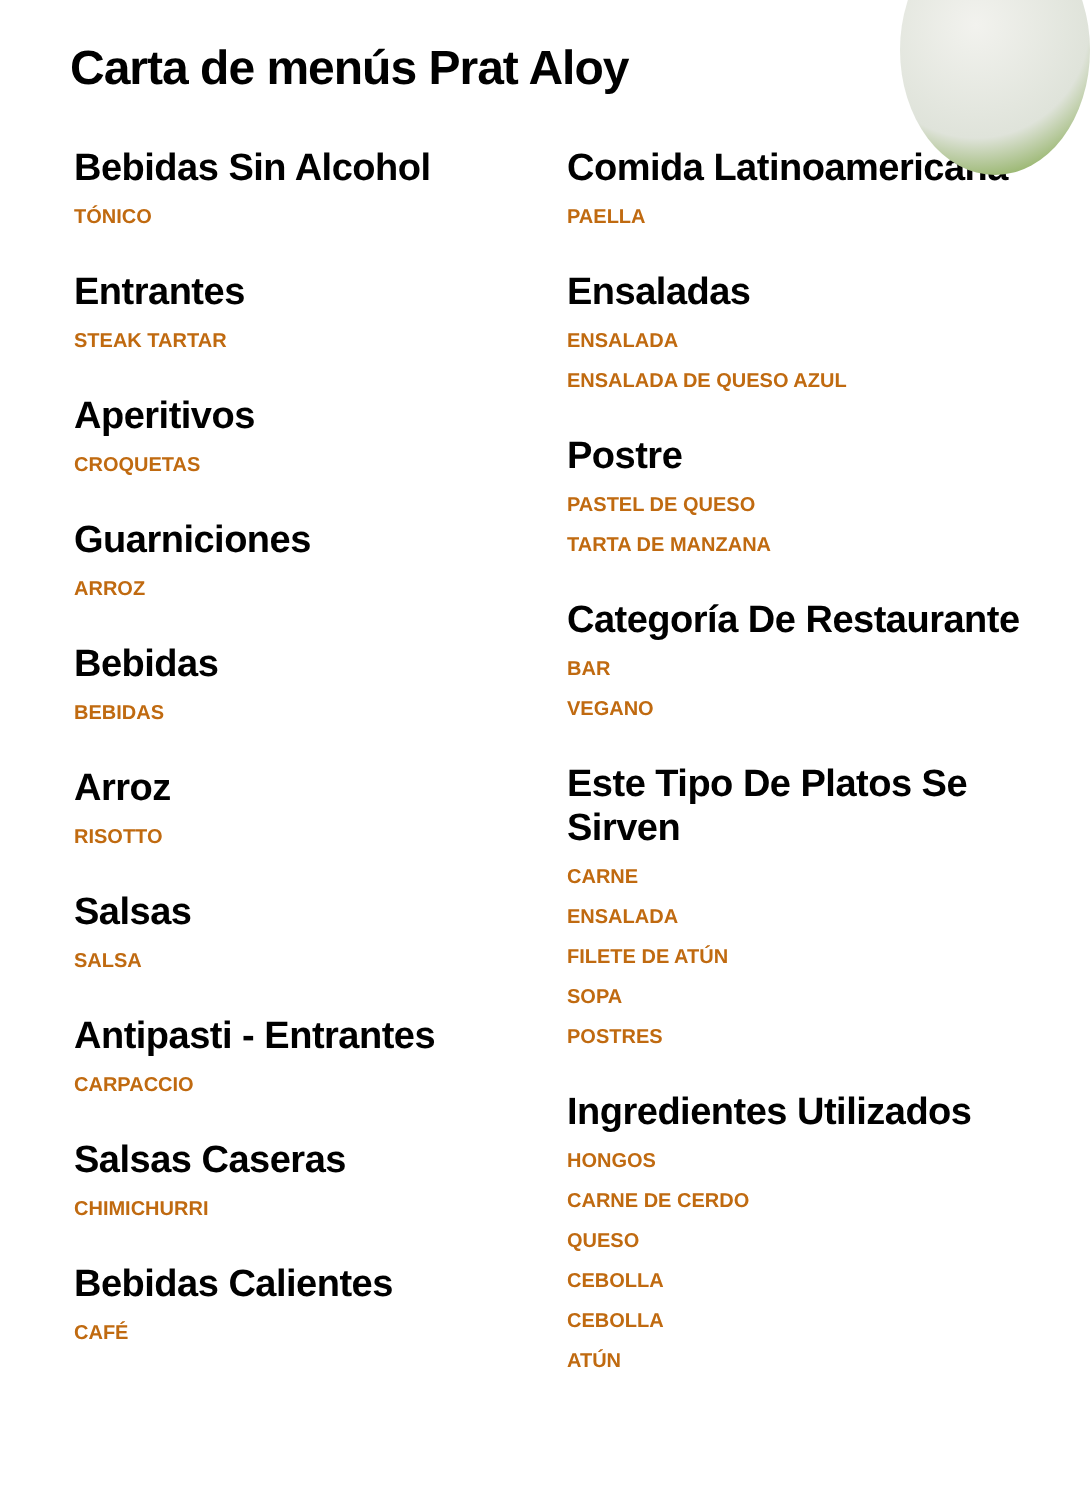Carta de menús Prat Aloy
Bebidas Sin Alcohol
TÓNICO
Entrantes
STEAK TARTAR
Aperitivos
CROQUETAS
Guarniciones
ARROZ
Bebidas
BEBIDAS
Arroz
RISOTTO
Salsas
SALSA
Antipasti - Entrantes
CARPACCIO
Salsas Caseras
CHIMICHURRI
Bebidas Calientes
CAFÉ
Comida Latinoamericana
PAELLA
Ensaladas
ENSALADA
ENSALADA DE QUESO AZUL
Postre
PASTEL DE QUESO
TARTA DE MANZANA
Categoría De Restaurante
BAR
VEGANO
Este Tipo De Platos Se Sirven
CARNE
ENSALADA
FILETE DE ATÚN
SOPA
POSTRES
Ingredientes Utilizados
HONGOS
CARNE DE CERDO
QUESO
CEBOLLA
CEBOLLA
ATÚN